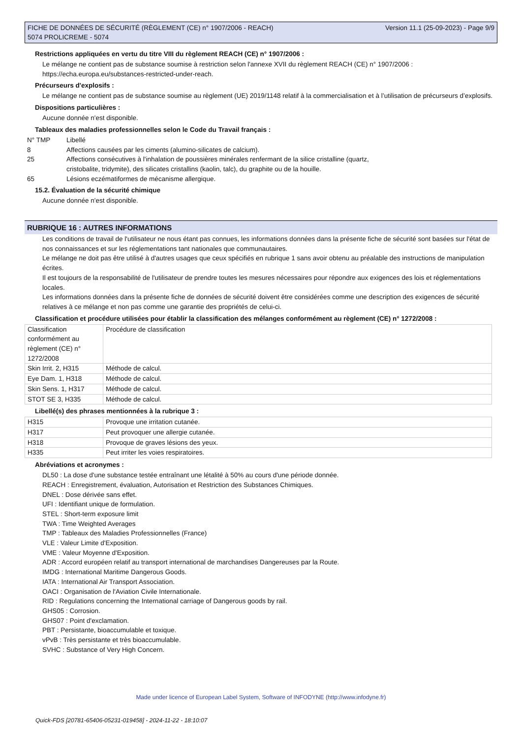FICHE DE DONNÉES DE SÉCURITÉ (RÈGLEMENT (CE) n° 1907/2006 - REACH)
5074 PROLICREME - 5074
Version 11.1 (25-09-2023) - Page 9/9
Restrictions appliquées en vertu du titre VIII du règlement REACH (CE) n° 1907/2006 :
Le mélange ne contient pas de substance soumise à restriction selon l'annexe XVII du règlement REACH (CE) n° 1907/2006 :
https://echa.europa.eu/substances-restricted-under-reach.
Précurseurs d'explosifs :
Le mélange ne contient pas de substance soumise au règlement (UE) 2019/1148 relatif à la commercialisation et à l’utilisation de précurseurs d’explosifs.
Dispositions particulières :
Aucune donnée n'est disponible.
Tableaux des maladies professionnelles selon le Code du Travail français :
N° TMP
Libellé
8
Affections causées par les ciments (alumino-silicates de calcium).
25
Affections consécutives à l'inhalation de poussières minérales renfermant de la silice cristalline (quartz,
cristobalite, tridymite), des silicates cristallins (kaolin, talc), du graphite ou de la houille.
65
Lésions eczématiformes de mécanisme allergique.
15.2. Évaluation de la sécurité chimique
Aucune donnée n'est disponible.
RUBRIQUE 16 : AUTRES INFORMATIONS
Les conditions de travail de l'utilisateur ne nous étant pas connues, les informations données dans la présente fiche de sécurité sont basées sur l'état de nos connaissances et sur les réglementations tant nationales que communautaires.
Le mélange ne doit pas être utilisé à d'autres usages que ceux spécifiés en rubrique 1 sans avoir obtenu au préalable des instructions de manipulation écrites.
Il est toujours de la responsabilité de l'utilisateur de prendre toutes les mesures nécessaires pour répondre aux exigences des lois et réglementations locales.
Les informations données dans la présente fiche de données de sécurité doivent être considérées comme une description des exigences de sécurité relatives à ce mélange et non pas comme une garantie des propriétés de celui-ci.
Classification et procédure utilisées pour établir la classification des mélanges conformément au règlement (CE) n° 1272/2008 :
| Classification conformément au règlement (CE) n° 1272/2008 | Procédure de classification |
| Skin Irrit. 2, H315 | Méthode de calcul. |
| Eye Dam. 1, H318 | Méthode de calcul. |
| Skin Sens. 1, H317 | Méthode de calcul. |
| STOT SE 3, H335 | Méthode de calcul. |
Libellé(s) des phrases mentionnées à la rubrique 3 :
| H315 | Provoque une irritation cutanée. |
| H317 | Peut provoquer une allergie cutanée. |
| H318 | Provoque de graves lésions des yeux. |
| H335 | Peut irriter les voies respiratoires. |
Abréviations et acronymes :
DL50 : La dose d'une substance testée entraînant une létalité à 50% au cours d'une période donnée.
REACH : Enregistrement, évaluation, Autorisation et Restriction des Substances Chimiques.
DNEL : Dose dérivée sans effet.
UFI : Identifiant unique de formulation.
STEL : Short-term exposure limit
TWA : Time Weighted Averages
TMP : Tableaux des Maladies Professionnelles (France)
VLE : Valeur Limite d'Exposition.
VME : Valeur Moyenne d'Exposition.
ADR : Accord européen relatif au transport international de marchandises Dangereuses par la Route.
IMDG : International Maritime Dangerous Goods.
IATA : International Air Transport Association.
OACI : Organisation de l'Aviation Civile Internationale.
RID : Regulations concerning the International carriage of Dangerous goods by rail.
GHS05 : Corrosion.
GHS07 : Point d'exclamation.
PBT : Persistante, bioaccumulable et toxique.
vPvB : Très persistante et très bioaccumulable.
SVHC : Substance of Very High Concern.
Made under licence of European Label System, Software of INFODYNE (http://www.infodyne.fr)
Quick-FDS [20781-65406-05231-019458] - 2024-11-22 - 18:10:07